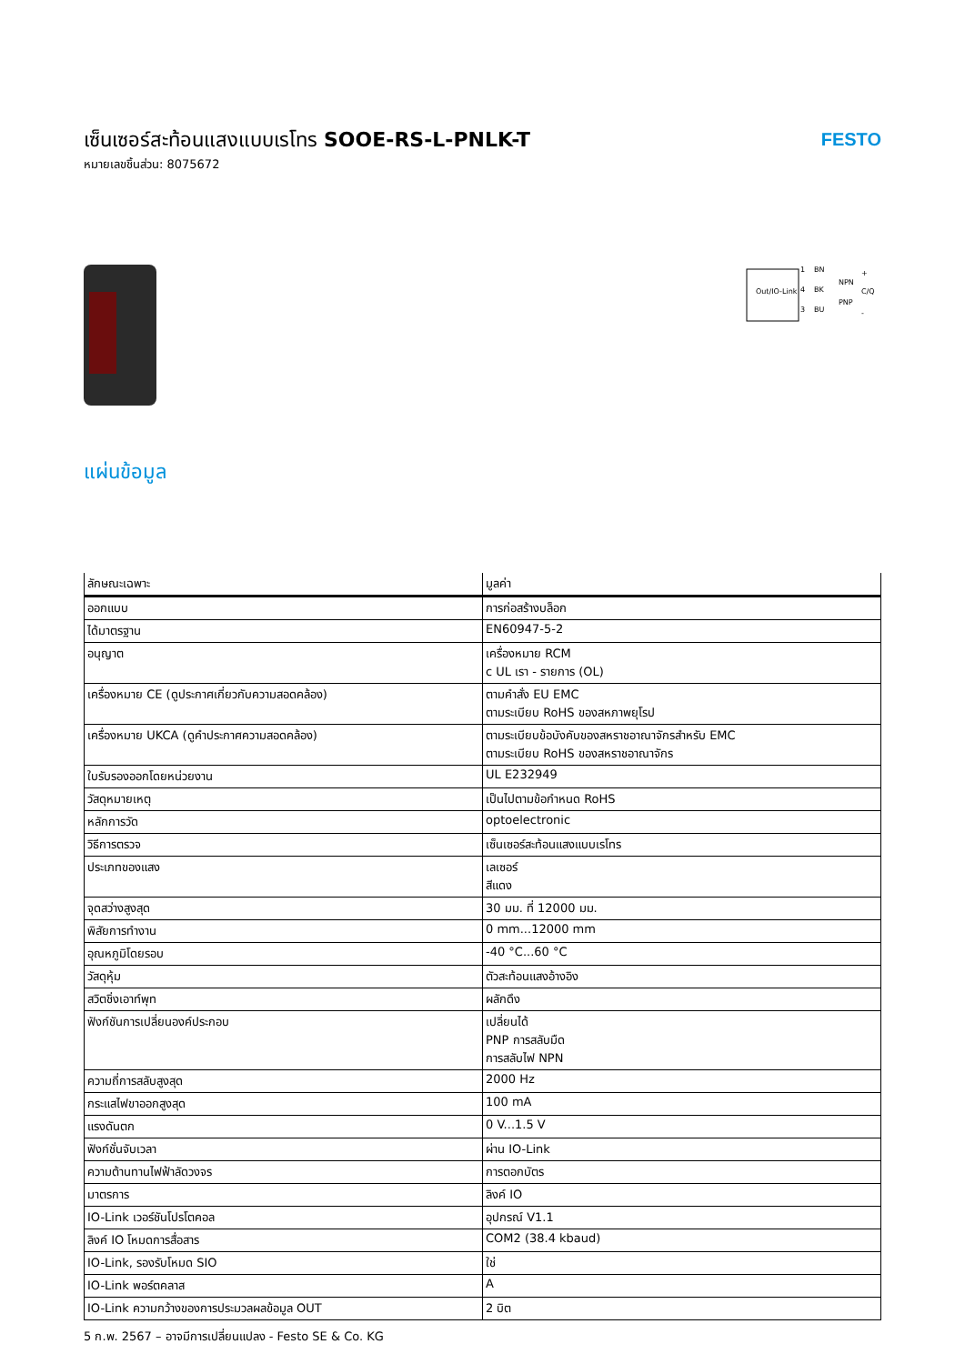เซ็นเซอร์สะท้อนแสงแบบเรโทร SOOE-RS-L-PNLK-T
หมายเลขชิ้นส่วน: 8075672
FESTO
Out/IO-Link
1
BN
4
BK
3
BU
NPN
PNP
+
C/Q
-
แผ่นข้อมูล
| ลักษณะเฉพาะ | มูลค่า |
| --- | --- |
| ออกแบบ | การก่อสร้างบล็อก |
| ได้มาตรฐาน | EN60947-5-2 |
| อนุญาต | เครื่องหมาย RCM c UL เรา - รายการ (OL) |
| เครื่องหมาย CE (ดูประกาศเกี่ยวกับความสอดคล้อง) | ตามคำสั่ง EU EMC ตามระเบียบ RoHS ของสหภาพยุโรป |
| เครื่องหมาย UKCA (ดูคำประกาศความสอดคล้อง) | ตามระเบียบข้อบังคับของสหราชอาณาจักรสำหรับ EMC ตามระเบียบ RoHS ของสหราชอาณาจักร |
| ใบรับรองออกโดยหน่วยงาน | UL E232949 |
| วัสดุหมายเหตุ | เป็นไปตามข้อกำหนด RoHS |
| หลักการวัด | optoelectronic |
| วิธีการตรวจ | เซ็นเซอร์สะท้อนแสงแบบเรโทร |
| ประเภทของแสง | เลเซอร์ สีแดง |
| จุดสว่างสูงสุด | 30 มม. ที่ 12000 มม. |
| พิสัยการทำงาน | 0 mm...12000 mm |
| อุณหภูมิโดยรอบ | -40 °C...60 °C |
| วัสดุหุ้ม | ตัวสะท้อนแสงอ้างอิง |
| สวิตชิ่งเอาท์พุท | ผลักดึง |
| ฟังก์ชันการเปลี่ยนองค์ประกอบ | เปลี่ยนได้ PNP การสลับมืด การสลับไฟ NPN |
| ความถี่การสลับสูงสุด | 2000 Hz |
| กระแสไฟขาออกสูงสุด | 100 mA |
| แรงดันตก | 0 V...1.5 V |
| ฟังก์ชั่นจับเวลา | ผ่าน IO-Link |
| ความต้านทานไฟฟ้าลัดวงจร | การตอกบัตร |
| มาตรการ | ลิงค์ IO |
| IO-Link เวอร์ชันโปรโตคอล | อุปกรณ์ V1.1 |
| ลิงค์ IO โหมดการสื่อสาร | COM2 (38.4 kbaud) |
| IO-Link, รองรับโหมด SIO | ใช่ |
| IO-Link พอร์ตคลาส | A |
| IO-Link ความกว้างของการประมวลผลข้อมูล OUT | 2 บิต |
5 ก.พ. 2567 – อาจมีการเปลี่ยนแปลง - Festo SE & Co. KG